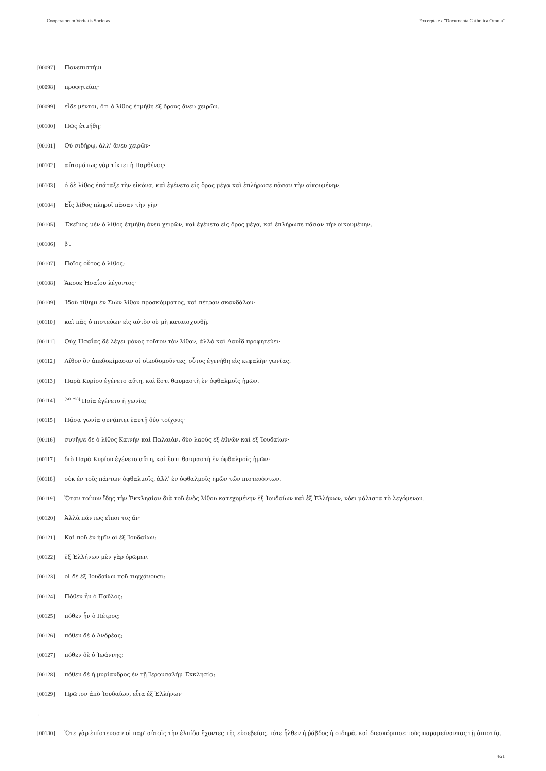Cooperatorum Veritatis Societas Excerpta ex "Documenta Catholica Omnia"
[00097] Πανεπιστήμι
[00098] προφητείας·
[00099] εἶδε μέντοι, ὅτι ὁ λίθος ἐτμήθη ἐξ ὄρους ἄνευ χειρῶν.
[00100] Πῶς ἐτμήθη;
[00101] Οὐ σιδήρῳ, ἀλλ' ἄνευ χειρῶν·
[00102] αὐτομάτως γὰρ τίκτει ἡ Παρθένος·
[00103] ὁ δὲ λίθος ἐπάταξε τὴν εἰκόνα, καὶ ἐγένετο εἰς ὄρος μέγα καὶ ἐπλήρωσε πᾶσαν τὴν οἰκουμένην.
[00104] Εἷς λίθος πληροῖ πᾶσαν τὴν γῆν·
[00105] Ἐκεῖνος μὲν ὁ λίθος ἐτμήθη ἄνευ χειρῶν, καὶ ἐγένετο εἰς ὄρος μέγα, καὶ ἐπλήρωσε πᾶσαν τὴν οἰκουμένην.
[00106] β′.
[00107] Ποῖος οὗτος ὁ λίθος;
[00108] Ἄκουε Ἡσαΐου λέγοντος·
[00109] Ἰδοὺ τίθημι ἐν Σιὼν λίθον προσκόμματος, καὶ πέτραν σκανδάλου·
[00110] καὶ πᾶς ὁ πιστεύων εἰς αὐτὸν οὐ μὴ καταισχυνθῇ.
[00111] Οὐχ Ἡσαΐας δὲ λέγει μόνος τοῦτον τὸν λίθον, ἀλλὰ καὶ Δαυῒδ προφητεύει·
[00112] Λίθον ὃν ἀπεδοκίμασαν οἱ οἰκοδομοῦντες, οὗτος ἐγενήθη εἰς κεφαλὴν γωνίας.
[00113] Παρὰ Κυρίου ἐγένετο αὕτη, καὶ ἔστι θαυμαστὴ ἐν ὀφθαλμοῖς ἡμῶν.
[00114] <sup>[50.798]</sup> Ποία ἐγένετο ἡ γωνία;
[00115] Πᾶσα γωνία συνάπτει ἑαυτῇ δύο τοίχους·
[00116] συνῆψε δὲ ὁ λίθος Καινὴν καὶ Παλαιὰν, δύο λαοὺς ἐξ ἐθνῶν καὶ ἐξ Ἰουδαίων·
[00117] διὸ Παρὰ Κυρίου ἐγένετο αὕτη, καὶ ἔστι θαυμαστὴ ἐν ὀφθαλμοῖς ἡμῶν·
[00118] οὐκ ἐν τοῖς πάντων ὀφθαλμοῖς, ἀλλ' ἐν ὀφθαλμοῖς ἡμῶν τῶν πιστευόντων.
[00119] Ὅταν τοίνυν ἴδῃς τὴν Ἐκκλησίαν διὰ τοῦ ἑνὸς λίθου κατεχομένην ἐξ Ἰουδαίων καὶ ἐξ Ἑλλήνων, νόει μάλιστα τὸ λεγόμενον.
[00120] Ἀλλὰ πάντως εἴποι τις ἄν·
[00121] Καὶ ποῦ ἐν ἡμῖν οἱ ἐξ Ἰουδαίων;
[00122] ἐξ Ἑλλήνων μὲν γὰρ ὁρῶμεν.
[00123] οἱ δὲ ἐξ Ἰουδαίων ποῦ τυγχάνουσι;
[00124] Πόθεν ἦν ὁ Παῦλος;
[00125] πόθεν ἦν ὁ Πέτρος;
[00126] πόθεν δὲ ὁ Ἀνδρέας;
[00127] πόθεν δὲ ὁ Ἰωάννης;
[00128] πόθεν δὲ ἡ μυρίανδρος ἐν τῇ Ἱερουσαλὴμ Ἐκκλησία;
[00129] Πρῶτον ἀπὸ Ἰουδαίων, εἶτα ἐξ Ἑλλήνων
.
[00130] Ὅτε γὰρ ἐπίστευσαν οἱ παρ' αὐτοῖς τὴν ἐλπίδα ἔχοντες τῆς εὐσεβείας, τότε ἦλθεν ἡ ῥάβδος ἡ σιδηρᾶ, καὶ διεσκόρπισε τοὺς παραμείναντας τῇ ἀπιστίᾳ.
4/21